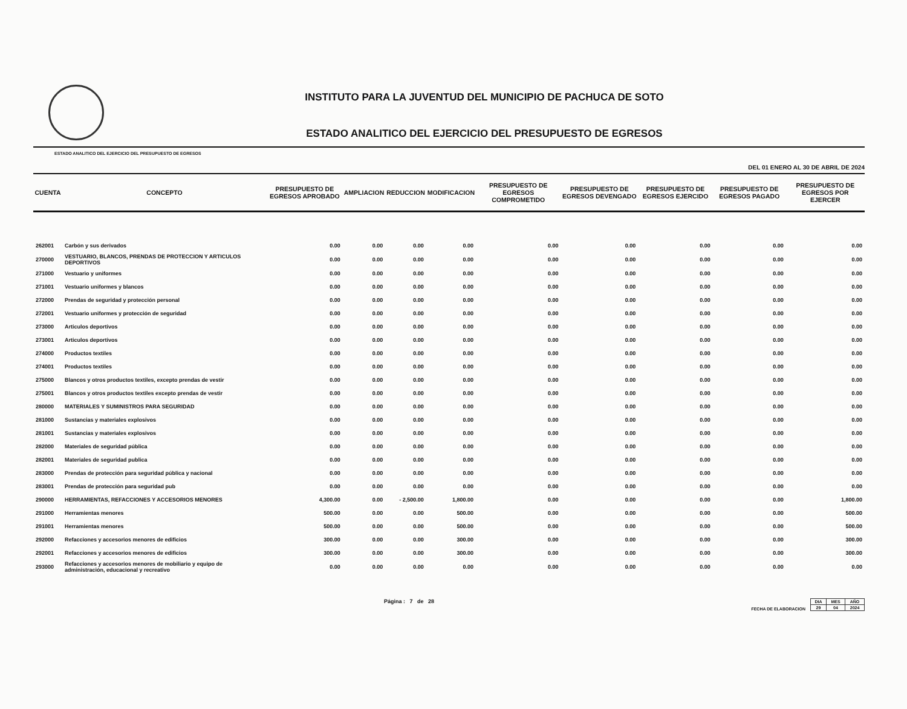INSTITUTO PARA LA JUVENTUD DEL MUNICIPIO DE PACHUCA DE SOTO
ESTADO ANALITICO DEL EJERCICIO DEL PRESUPUESTO DE EGRESOS
ESTADO ANALITICO DEL EJERCICIO DEL PRESUPUESTO DE EGRESOS
DEL 01 ENERO AL 30 DE ABRIL DE 2024
| CUENTA | CONCEPTO | PRESUPUESTO DE EGRESOS APROBADO | AMPLIACION | REDUCCION | MODIFICACION | PRESUPUESTO DE EGRESOS COMPROMETIDO | PRESUPUESTO DE EGRESOS DEVENGADO | PRESUPUESTO DE EGRESOS EJERCIDO | PRESUPUESTO DE EGRESOS PAGADO | PRESUPUESTO DE EGRESOS POR EJERCER |
| --- | --- | --- | --- | --- | --- | --- | --- | --- | --- | --- |
| 262001 | Carbón y sus derivados | 0.00 | 0.00 | 0.00 | 0.00 | 0.00 | 0.00 | 0.00 | 0.00 | 0.00 |
| 270000 | VESTUARIO, BLANCOS, PRENDAS DE PROTECCION Y ARTICULOS DEPORTIVOS | 0.00 | 0.00 | 0.00 | 0.00 | 0.00 | 0.00 | 0.00 | 0.00 | 0.00 |
| 271000 | Vestuario y uniformes | 0.00 | 0.00 | 0.00 | 0.00 | 0.00 | 0.00 | 0.00 | 0.00 | 0.00 |
| 271001 | Vestuario uniformes y blancos | 0.00 | 0.00 | 0.00 | 0.00 | 0.00 | 0.00 | 0.00 | 0.00 | 0.00 |
| 272000 | Prendas de seguridad y protección personal | 0.00 | 0.00 | 0.00 | 0.00 | 0.00 | 0.00 | 0.00 | 0.00 | 0.00 |
| 272001 | Vestuario uniformes y protección de seguridad | 0.00 | 0.00 | 0.00 | 0.00 | 0.00 | 0.00 | 0.00 | 0.00 | 0.00 |
| 273000 | Articulos deportivos | 0.00 | 0.00 | 0.00 | 0.00 | 0.00 | 0.00 | 0.00 | 0.00 | 0.00 |
| 273001 | Articulos deportivos | 0.00 | 0.00 | 0.00 | 0.00 | 0.00 | 0.00 | 0.00 | 0.00 | 0.00 |
| 274000 | Productos textiles | 0.00 | 0.00 | 0.00 | 0.00 | 0.00 | 0.00 | 0.00 | 0.00 | 0.00 |
| 274001 | Productos textiles | 0.00 | 0.00 | 0.00 | 0.00 | 0.00 | 0.00 | 0.00 | 0.00 | 0.00 |
| 275000 | Blancos y otros productos textiles, excepto prendas de vestir | 0.00 | 0.00 | 0.00 | 0.00 | 0.00 | 0.00 | 0.00 | 0.00 | 0.00 |
| 275001 | Blancos y otros productos textiles excepto prendas de vestir | 0.00 | 0.00 | 0.00 | 0.00 | 0.00 | 0.00 | 0.00 | 0.00 | 0.00 |
| 280000 | MATERIALES Y SUMINISTROS PARA SEGURIDAD | 0.00 | 0.00 | 0.00 | 0.00 | 0.00 | 0.00 | 0.00 | 0.00 | 0.00 |
| 281000 | Sustancias y materiales explosivos | 0.00 | 0.00 | 0.00 | 0.00 | 0.00 | 0.00 | 0.00 | 0.00 | 0.00 |
| 281001 | Sustancias y materiales explosivos | 0.00 | 0.00 | 0.00 | 0.00 | 0.00 | 0.00 | 0.00 | 0.00 | 0.00 |
| 282000 | Materiales de seguridad pública | 0.00 | 0.00 | 0.00 | 0.00 | 0.00 | 0.00 | 0.00 | 0.00 | 0.00 |
| 282001 | Materiales de seguridad publica | 0.00 | 0.00 | 0.00 | 0.00 | 0.00 | 0.00 | 0.00 | 0.00 | 0.00 |
| 283000 | Prendas de protección para seguridad pública y nacional | 0.00 | 0.00 | 0.00 | 0.00 | 0.00 | 0.00 | 0.00 | 0.00 | 0.00 |
| 283001 | Prendas de protección para seguridad pub | 0.00 | 0.00 | 0.00 | 0.00 | 0.00 | 0.00 | 0.00 | 0.00 | 0.00 |
| 290000 | HERRAMIENTAS, REFACCIONES Y ACCESORIOS MENORES | 4,300.00 | 0.00 | - 2,500.00 | 1,800.00 | 0.00 | 0.00 | 0.00 | 0.00 | 1,800.00 |
| 291000 | Herramientas menores | 500.00 | 0.00 | 0.00 | 500.00 | 0.00 | 0.00 | 0.00 | 0.00 | 500.00 |
| 291001 | Herramientas menores | 500.00 | 0.00 | 0.00 | 500.00 | 0.00 | 0.00 | 0.00 | 0.00 | 500.00 |
| 292000 | Refacciones y accesorios menores de edificios | 300.00 | 0.00 | 0.00 | 300.00 | 0.00 | 0.00 | 0.00 | 0.00 | 300.00 |
| 292001 | Refacciones y accesorios menores de edificios | 300.00 | 0.00 | 0.00 | 300.00 | 0.00 | 0.00 | 0.00 | 0.00 | 300.00 |
| 293000 | Refacciones y accesorios menores de mobiliario y equipo de administración, educacional y recreativo | 0.00 | 0.00 | 0.00 | 0.00 | 0.00 | 0.00 | 0.00 | 0.00 | 0.00 |
Página : 7 de 28
FECHA DE ELABORACION
| DIA | MES | AÑO |
| --- | --- | --- |
| 29 | 04 | 2024 |